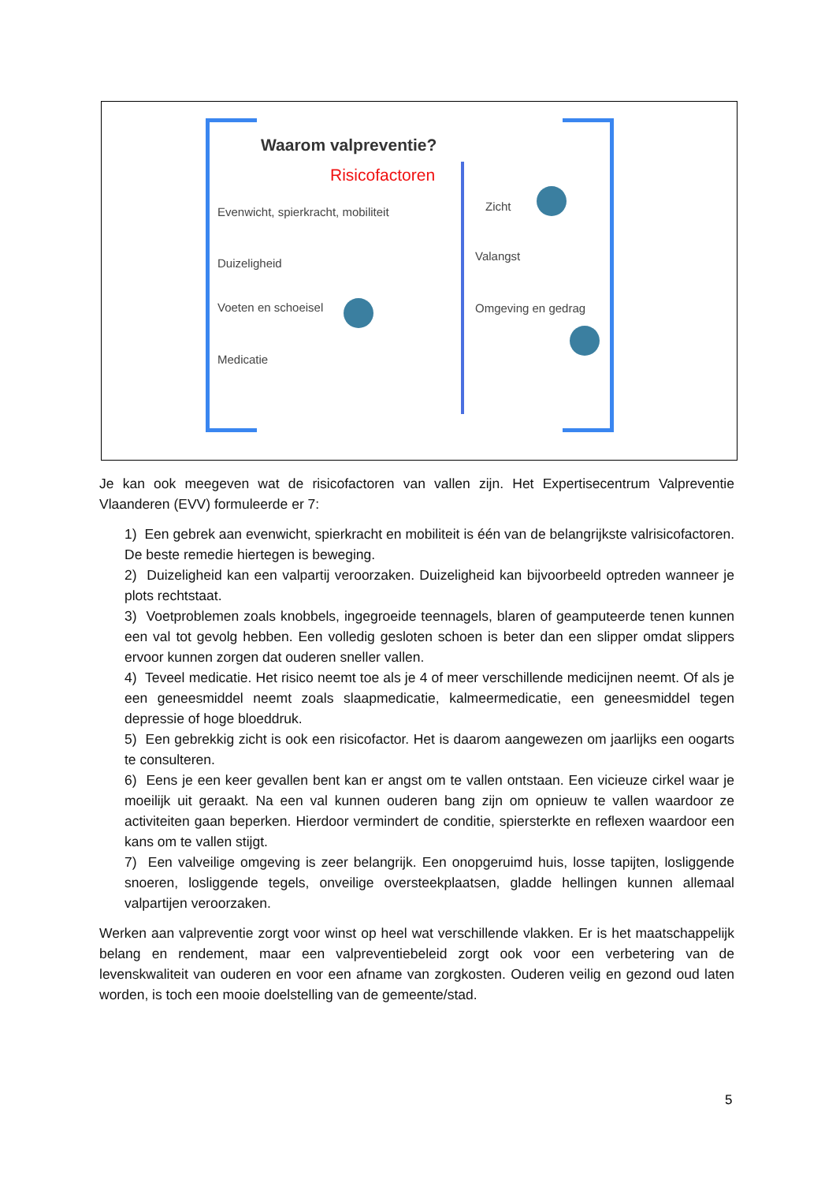Waarom valpreventie?
Risicofactoren
Evenwicht, spierkracht, mobiliteit
Duizeligheid
Voeten en schoeisel
Medicatie
Zicht
Valangst
Omgeving en gedrag
Je kan ook meegeven wat de risicofactoren van vallen zijn. Het Expertisecentrum Valpreventie Vlaanderen (EVV) formuleerde er 7:
1) Een gebrek aan evenwicht, spierkracht en mobiliteit is één van de belangrijkste valrisicofactoren. De beste remedie hiertegen is beweging.
2) Duizeligheid kan een valpartij veroorzaken. Duizeligheid kan bijvoorbeeld optreden wanneer je plots rechtstaat.
3) Voetproblemen zoals knobbels, ingegroeide teennagels, blaren of geamputeerde tenen kunnen een val tot gevolg hebben. Een volledig gesloten schoen is beter dan een slipper omdat slippers ervoor kunnen zorgen dat ouderen sneller vallen.
4) Teveel medicatie. Het risico neemt toe als je 4 of meer verschillende medicijnen neemt. Of als je een geneesmiddel neemt zoals slaapmedicatie, kalmeermedicatie, een geneesmiddel tegen depressie of hoge bloeddruk.
5) Een gebrekkig zicht is ook een risicofactor. Het is daarom aangewezen om jaarlijks een oogarts te consulteren.
6) Eens je een keer gevallen bent kan er angst om te vallen ontstaan. Een vicieuze cirkel waar je moeilijk uit geraakt. Na een val kunnen ouderen bang zijn om opnieuw te vallen waardoor ze activiteiten gaan beperken. Hierdoor vermindert de conditie, spiersterkte en reflexen waardoor een kans om te vallen stijgt.
7) Een valveilige omgeving is zeer belangrijk. Een onopgeruimd huis, losse tapijten, losliggende snoeren, losliggende tegels, onveilige oversteekplaatsen, gladde hellingen kunnen allemaal valpartijen veroorzaken.
Werken aan valpreventie zorgt voor winst op heel wat verschillende vlakken. Er is het maatschappelijk belang en rendement, maar een valpreventiebeleid zorgt ook voor een verbetering van de levenskwaliteit van ouderen en voor een afname van zorgkosten. Ouderen veilig en gezond oud laten worden, is toch een mooie doelstelling van de gemeente/stad.
5